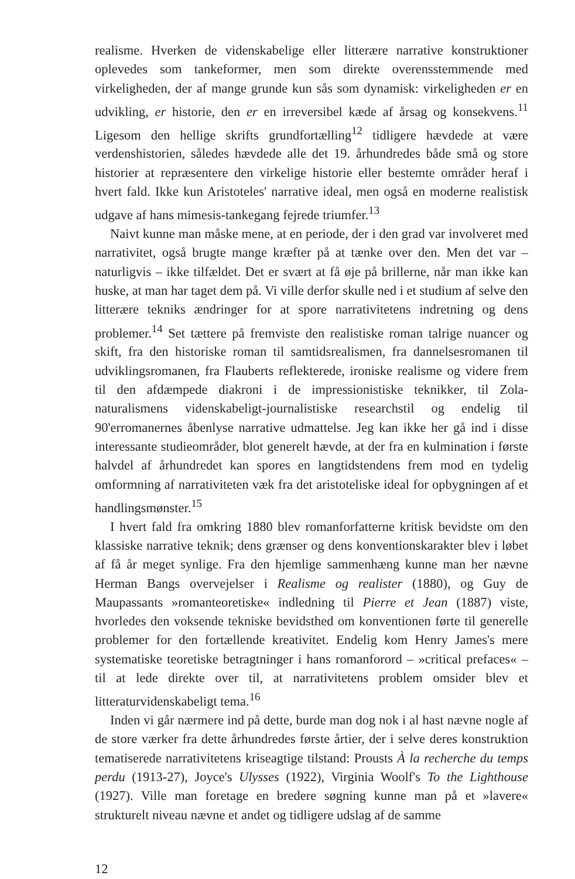realisme. Hverken de videnskabelige eller litterære narrative konstruktioner oplevedes som tankeformer, men som direkte overensstemmende med virkeligheden, der af mange grunde kun sås som dynamisk: virkeligheden er en udvikling, er historie, den er en irreversibel kæde af årsag og konsekvens.<sup>11</sup> Ligesom den hellige skrifts grundfortælling<sup>12</sup> tidligere hævdede at være verdenshistorien, således hævdede alle det 19. århundredes både små og store historier at repræsentere den virkelige historie eller bestemte områder heraf i hvert fald. Ikke kun Aristoteles' narrative ideal, men også en moderne realistisk udgave af hans mimesis-tankegang fejrede triumfer.<sup>13</sup>
Naivt kunne man måske mene, at en periode, der i den grad var involveret med narrativitet, også brugte mange kræfter på at tænke over den. Men det var – naturligvis – ikke tilfældet. Det er svært at få øje på brillerne, når man ikke kan huske, at man har taget dem på. Vi ville derfor skulle ned i et studium af selve den litterære tekniks ændringer for at spore narrativitetens indretning og dens problemer.<sup>14</sup> Set tættere på fremviste den realistiske roman talrige nuancer og skift, fra den historiske roman til samtidsrealismen, fra dannelsesromanen til udviklingsromanen, fra Flauberts reflekterede, ironiske realisme og videre frem til den afdæmpede diakroni i de impressionistiske teknikker, til Zola-naturalismens videnskabeligt-journalistiske researchstil og endelig til 90'erromanernes åbenlyse narrative udmattelse. Jeg kan ikke her gå ind i disse interessante studieområder, blot generelt hævde, at der fra en kulmination i første halvdel af århundredet kan spores en langtidstendens frem mod en tydelig omformning af narrativiteten væk fra det aristoteliske ideal for opbygningen af et handlingsmønster.<sup>15</sup>
I hvert fald fra omkring 1880 blev romanforfatterne kritisk bevidste om den klassiske narrative teknik; dens grænser og dens konventionskarakter blev i løbet af få år meget synlige. Fra den hjemlige sammenhæng kunne man her nævne Herman Bangs overvejelser i Realisme og realister (1880), og Guy de Maupassants »romanteoretiske« indledning til Pierre et Jean (1887) viste, hvorledes den voksende tekniske bevidsthed om konventionen førte til generelle problemer for den fortællende kreativitet. Endelig kom Henry James's mere systematiske teoretiske betragtninger i hans romanforord – »critical prefaces« – til at lede direkte over til, at narrativitetens problem omsider blev et litteraturvidenskabeligt tema.<sup>16</sup>
Inden vi går nærmere ind på dette, burde man dog nok i al hast nævne nogle af de store værker fra dette århundredes første årtier, der i selve deres konstruktion tematiserede narrativitetens kriseagtige tilstand: Prousts À la recherche du temps perdu (1913-27), Joyce's Ulysses (1922), Virginia Woolf's To the Lighthouse (1927). Ville man foretage en bredere søgning kunne man på et »lavere« strukturelt niveau nævne et andet og tidligere udslag af de samme
12